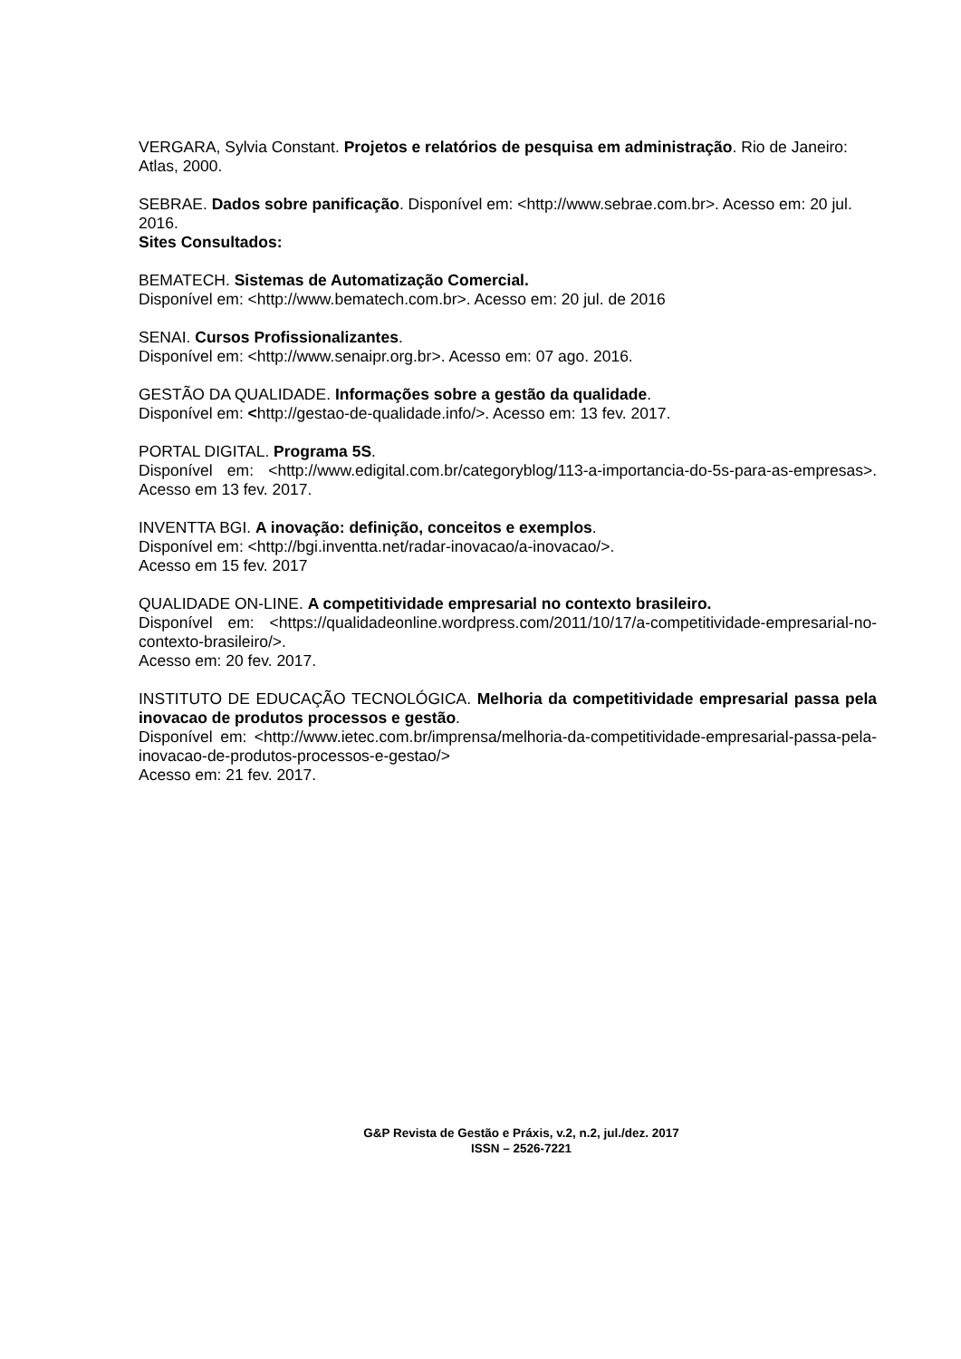VERGARA, Sylvia Constant. Projetos e relatórios de pesquisa em administração. Rio de Janeiro: Atlas, 2000.
SEBRAE. Dados sobre panificação. Disponível em: <http://www.sebrae.com.br>. Acesso em: 20 jul. 2016.
Sites Consultados:
BEMATECH. Sistemas de Automatização Comercial.
Disponível em: <http://www.bematech.com.br>. Acesso em: 20 jul. de 2016
SENAI. Cursos Profissionalizantes.
Disponível em: <http://www.senaipr.org.br>. Acesso em: 07 ago. 2016.
GESTÃO DA QUALIDADE. Informações sobre a gestão da qualidade.
Disponível em: <http://gestao-de-qualidade.info/>. Acesso em: 13 fev. 2017.
PORTAL DIGITAL. Programa 5S.
Disponível em: <http://www.edigital.com.br/categoryblog/113-a-importancia-do-5s-para-as-empresas>. Acesso em 13 fev. 2017.
INVENTTA BGI. A inovação: definição, conceitos e exemplos.
Disponível em: <http://bgi.inventta.net/radar-inovacao/a-inovacao/>.
Acesso em 15 fev. 2017
QUALIDADE ON-LINE. A competitividade empresarial no contexto brasileiro.
Disponível em: <https://qualidadeonline.wordpress.com/2011/10/17/a-competitividade-empresarial-no-contexto-brasileiro/>.
Acesso em: 20 fev. 2017.
INSTITUTO DE EDUCAÇÃO TECNOLÓGICA. Melhoria da competitividade empresarial passa pela inovacao de produtos processos e gestão.
Disponível em: <http://www.ietec.com.br/imprensa/melhoria-da-competitividade-empresarial-passa-pela-inovacao-de-produtos-processos-e-gestao/>
Acesso em: 21 fev. 2017.
G&P Revista de Gestão e Práxis, v.2, n.2, jul./dez. 2017
ISSN – 2526-7221